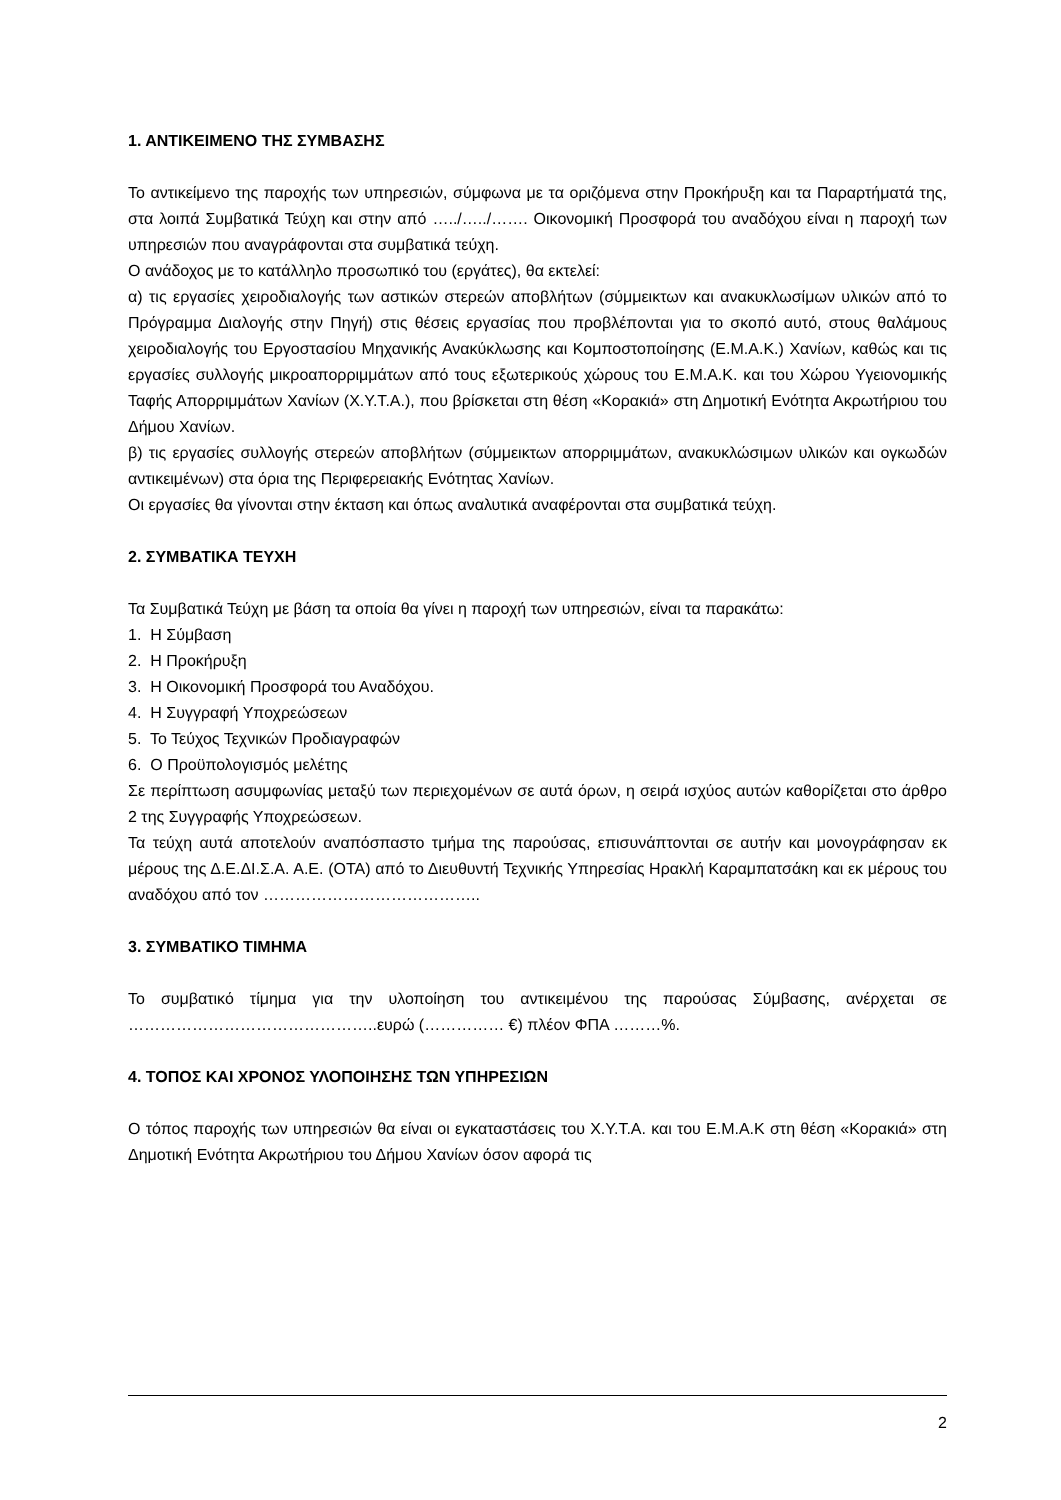1. ΑΝΤΙΚΕΙΜΕΝΟ ΤΗΣ ΣΥΜΒΑΣΗΣ
Το αντικείμενο της παροχής των υπηρεσιών, σύμφωνα με τα οριζόμενα στην Προκήρυξη και τα Παραρτήματά της, στα λοιπά Συμβατικά Τεύχη και στην από …../…../……. Οικονομική Προσφορά του αναδόχου είναι η παροχή των υπηρεσιών που αναγράφονται στα συμβατικά τεύχη.
Ο ανάδοχος με το κατάλληλο προσωπικό του (εργάτες), θα εκτελεί:
α) τις εργασίες χειροδιαλογής των αστικών στερεών αποβλήτων (σύμμεικτων και ανακυκλωσίμων υλικών από το Πρόγραμμα Διαλογής στην Πηγή) στις θέσεις εργασίας που προβλέπονται για το σκοπό αυτό, στους θαλάμους χειροδιαλογής του Εργοστασίου Μηχανικής Ανακύκλωσης και Κομποστοποίησης (Ε.Μ.Α.Κ.) Χανίων, καθώς και τις εργασίες συλλογής μικροαπορριμμάτων από τους εξωτερικούς χώρους του Ε.Μ.Α.Κ. και του Χώρου Υγειονομικής Ταφής Απορριμμάτων Χανίων (Χ.Υ.Τ.Α.), που βρίσκεται στη θέση «Κορακιά» στη Δημοτική Ενότητα Ακρωτήριου του Δήμου Χανίων.
β) τις εργασίες συλλογής στερεών αποβλήτων (σύμμεικτων απορριμμάτων, ανακυκλώσιμων υλικών και ογκωδών αντικειμένων) στα όρια της Περιφερειακής Ενότητας Χανίων.
Οι εργασίες θα γίνονται στην έκταση και όπως αναλυτικά αναφέρονται στα συμβατικά τεύχη.
2. ΣΥΜΒΑΤΙΚΑ ΤΕΥΧΗ
Τα Συμβατικά Τεύχη με βάση τα οποία θα γίνει η παροχή των υπηρεσιών, είναι τα παρακάτω:
1. Η Σύμβαση
2. Η Προκήρυξη
3. Η Οικονομική Προσφορά του Αναδόχου.
4. Η Συγγραφή Υποχρεώσεων
5. Το Τεύχος Τεχνικών Προδιαγραφών
6. Ο Προϋπολογισμός μελέτης
Σε περίπτωση ασυμφωνίας μεταξύ των περιεχομένων σε αυτά όρων, η σειρά ισχύος αυτών καθορίζεται στο άρθρο 2 της Συγγραφής Υποχρεώσεων.
Τα τεύχη αυτά αποτελούν αναπόσπαστο τμήμα της παρούσας, επισυνάπτονται σε αυτήν και μονογράφησαν εκ μέρους της Δ.Ε.ΔΙ.Σ.Α. Α.Ε. (ΟΤΑ) από το Διευθυντή Τεχνικής Υπηρεσίας Ηρακλή Καραμπατσάκη και εκ μέρους του αναδόχου από τον …………………………………..
3. ΣΥΜΒΑΤΙΚΟ ΤΙΜΗΜΑ
Το συμβατικό τίμημα για την υλοποίηση του αντικειμένου της παρούσας Σύμβασης, ανέρχεται σε ………………………………………..ευρώ (…………… €) πλέον ΦΠΑ ………%.
4. ΤΟΠΟΣ ΚΑΙ ΧΡΟΝΟΣ ΥΛΟΠΟΙΗΣΗΣ ΤΩΝ ΥΠΗΡΕΣΙΩΝ
Ο τόπος παροχής των υπηρεσιών θα είναι οι εγκαταστάσεις του Χ.Υ.Τ.Α. και του Ε.Μ.Α.Κ στη θέση «Κορακιά» στη Δημοτική Ενότητα Ακρωτήριου του Δήμου Χανίων όσον αφορά τις
2